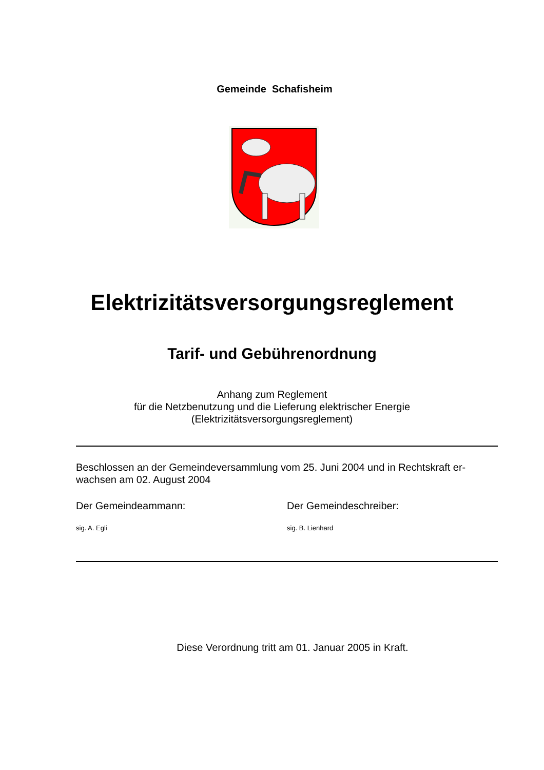Gemeinde Schafisheim
Elektrizitätsversorgungsreglement
Tarif- und Gebührenordnung
Anhang zum Reglement
für die Netzbenutzung und die Lieferung elektrischer Energie
(Elektrizitätsversorgungsreglement)
Beschlossen an der Gemeindeversammlung vom 25. Juni 2004 und in Rechtskraft er-
wachsen am 02. August 2004
Der Gemeindeammann:
sig. A. Egli
Der Gemeindeschreiber:
sig. B. Lienhard
Diese Verordnung tritt am 01. Januar 2005 in Kraft.